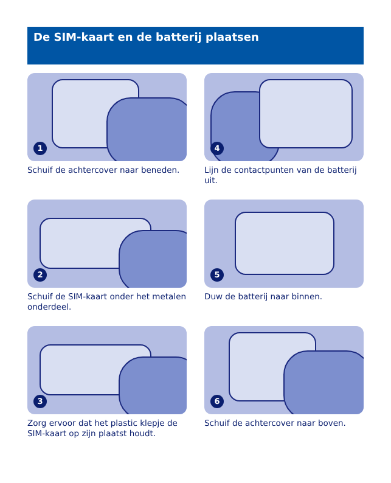De SIM-kaart en de batterij plaatsen
1
Schuif de achtercover naar beneden.
4
Lijn de contactpunten van de batterij uit.
2
Schuif de SIM-kaart onder het metalen onderdeel.
5
Duw de batterij naar binnen.
3
Zorg ervoor dat het plastic klepje de SIM-kaart op zijn plaatst houdt.
6
Schuif de achtercover naar boven.